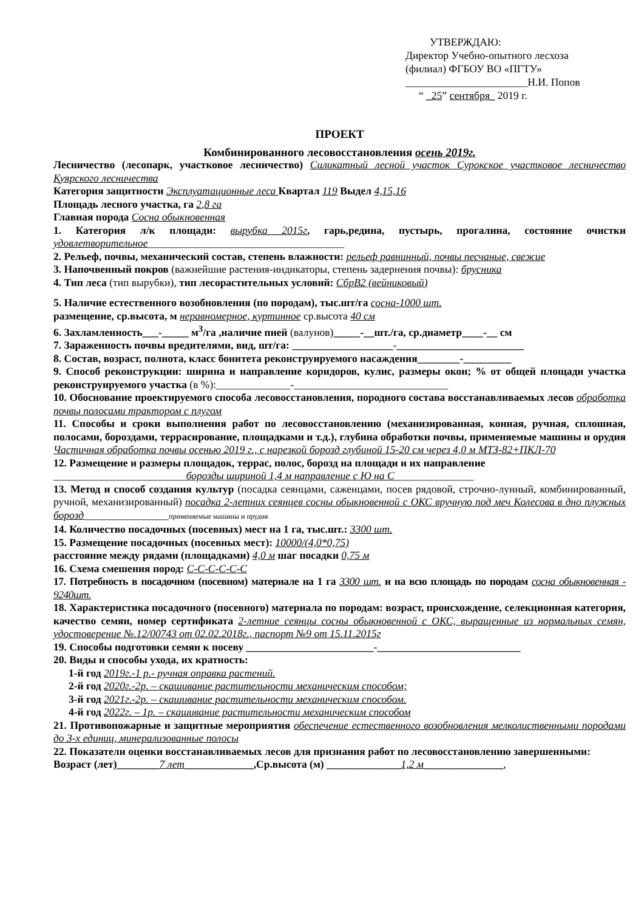УТВЕРЖДАЮ:
Директор Учебно-опытного лесхоза
(филиал) ФГБОУ ВО «ПГТУ»
_______________________Н.И. Попов
“ _25” сентября_ 2019 г.
ПРОЕКТ
Комбинированного лесовосстановления осень 2019г.
Лесничество (лесопарк, участковое лесничество) Силикатный лесной участок Сурокское участковое лесничество Куярского лесничества
Категория защитности Эксплуатационные леса Квартал 119 Выдел 4,15,16
Площадь лесного участка, га 2,8 га
Главная порода Сосна обыкновенная
1. Категория л/к площади: вырубка 2015г, гарь,редина, пустырь, прогалина, состояние очистки удовлетворительное_____________________________________
2. Рельеф, почвы, механический состав, степень влажности: рельеф равнинный, почвы песчаные, свежие
3. Напочвенный покров (важнейшие растения-индикаторы, степень задернения почвы): брусника
4. Тип леса (тип вырубки), тип лесорастительных условий: СбрВ2 (вейниковый)
5. Наличие естественного возобновления (по породам), тыс.шт/га сосна-1000 шт.
размещение, ср.высота, м неравномерное, куртинное ср.высота 40 см
6. Захламленность___-_____ м<sup>3</sup>/га ,наличие пней (валунов)_____-__шт./га, ср.диаметр____-__ см
7. Зараженность почвы вредителями, вид, шт/га: ___________________-________________________
8. Состав, возраст, полнота, класс бонитета реконструируемого насаждения________-_________
9. Способ реконструкции: ширина и направление коридоров, кулис, размеры окон; % от общей площади участка реконструируемого участка (в %):______________-_____________________________
10. Обоснование проектируемого способа лесовосстановления, породного состава восстанавливаемых лесов обработка почвы полосами трактором с плугом
11. Способы и сроки выполнения работ по лесовосстановлению (механизированная, конная, ручная, сплошная, полосами, бороздами, террасирование, площадками и т.д.), глубина обработки почвы, применяемые машины и орудия Частичная обработка почвы осенью 2019 г., с нарезкой борозд глубиной 15-20 см через 4,0 м МТЗ-82+ПКЛ-70
12. Размещение и размеры площадок, террас, полос, борозд на площади и их направление
_________________________борозды шириной 1,4 м направление с Ю на С_______________
13. Метод и способ создания культур (посадка сеянцами, саженцами, посев рядовой, строчно-лунный, комбинированный, ручной, механизированный) посадка 2-летних сеянцев сосны обыкновенной с ОКС вручную под меч Колесова в дно плужных борозд________________применяемые машины и орудия
14. Количество посадочных (посевных) мест на 1 га, тыс.шт.: 3300 шт.
15. Размещение посадочных (посевных мест): 10000/(4,0*0,75)
расстояние между рядами (площадками) 4,0 м шаг посадки 0,75 м
16. Схема смешения пород: С-С-С-С-С-С
17. Потребность в посадочном (посевном) материале на 1 га 3300 шт. и на всю площадь по породам сосна обыкновенная - 9240шт.
18. Характеристика посадочного (посевного) материала по породам: возраст, происхождение, селекционная категория, качество семян, номер сертификата 2-летние сеянцы сосны обыкновенной с ОКС, выращенные из нормальных семян, удостоверение №.12/00743 от 02.02.2018г., паспорт №9 от 15.11.2015г
19. Способы подготовки семян к посеву ________________________-___________________________
20. Виды и способы ухода, их кратность:
1-й год 2019г.-1 р.- ручная оправка растений.
2-й год 2020г.-2р. – скашивание растительности механическим способом;
3-й год 2021г.-2р. – скашивание растительности механическим способом.
4-й год 2022г. – 1р. – скашивание растительности механическим способом
21. Противопожарные и защитные мероприятия обеспечение естественного возобновления мелколиственными породами до 3-х единиц, минерализованные полосы
22. Показатели оценки восстанавливаемых лесов для признания работ по лесовосстановлению завершенными:
Возраст (лет)________7 лет_____________,Ср.высота (м) ______________1,2 м_______________,